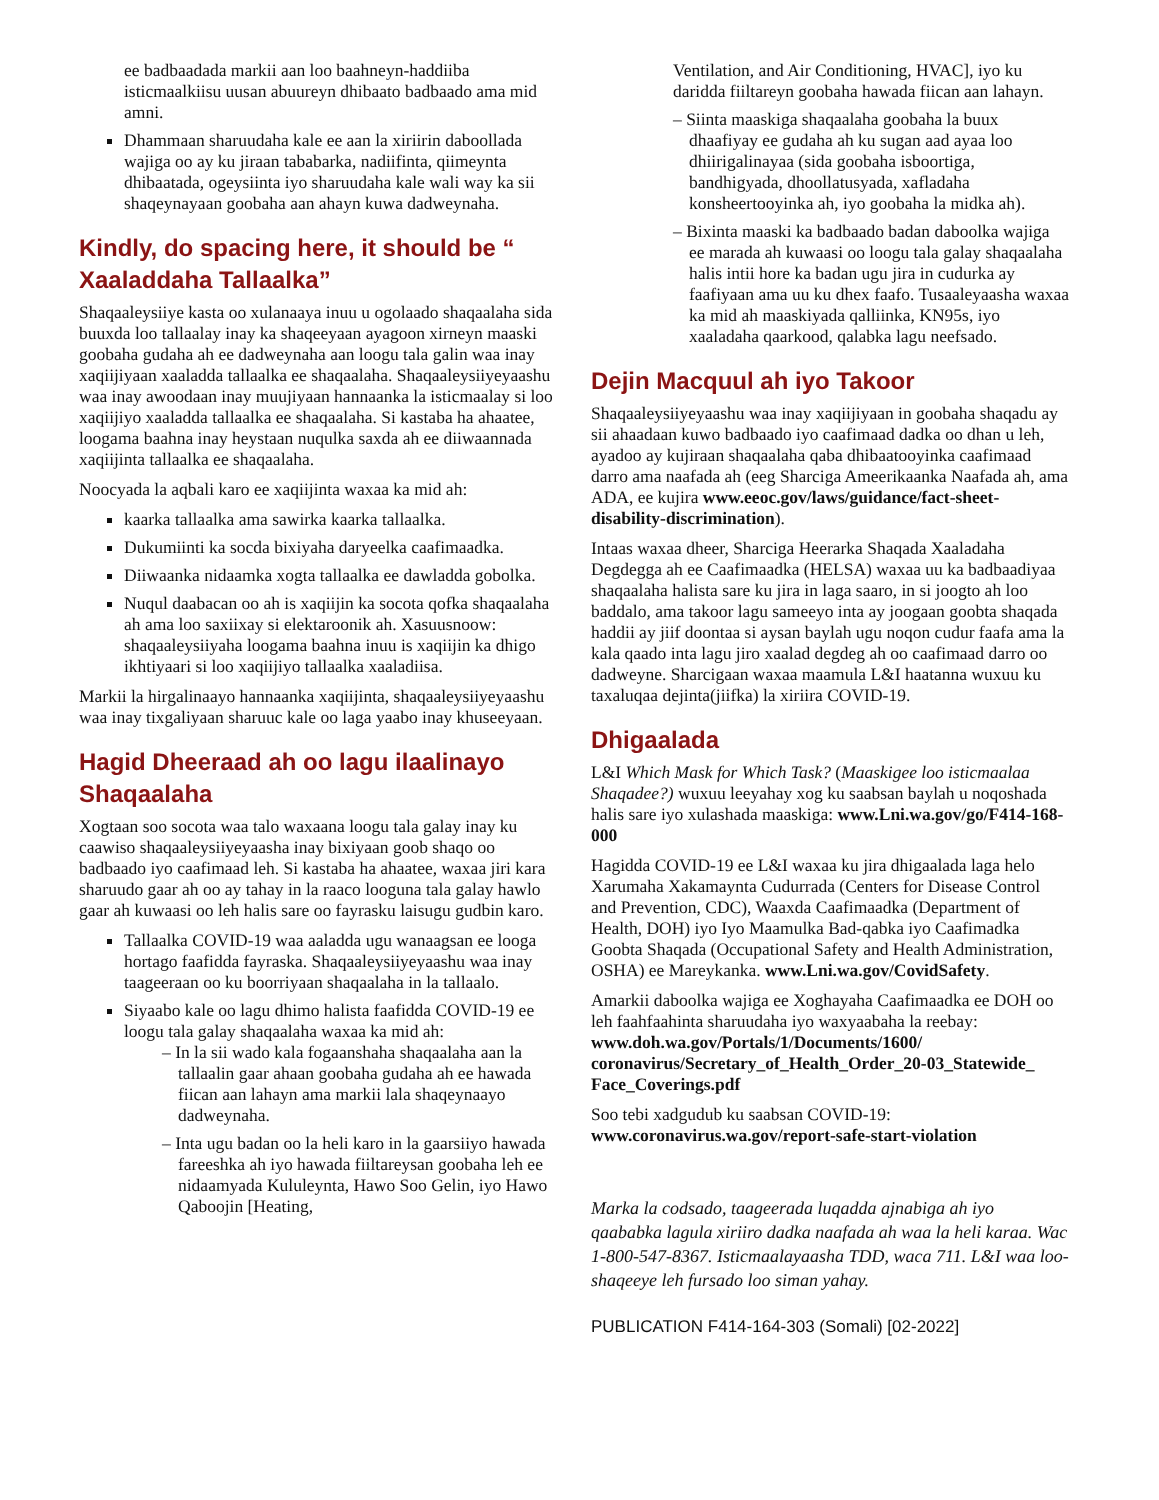ee badbaadada markii aan loo baahneyn-haddiiba isticmaalkiisu uusan abuureyn dhibaato badbaado ama mid amni.
Dhammaan sharuudaha kale ee aan la xiriirin daboollada wajiga oo ay ku jiraan tababarka, nadiifinta, qiimeynta dhibaatada, ogeysiinta iyo sharuudaha kale wali way ka sii shaqeynayaan goobaha aan ahayn kuwa dadweynaha.
Kindly, do spacing here, it should be “ Xaaladdaha Tallaalka”
Shaqaaleysiiye kasta oo xulanaaya inuu u ogolaado shaqaalaha sida buuxda loo tallaalay inay ka shaqeeyaan ayagoon xirneyn maaski goobaha gudaha ah ee dadweynaha aan loogu tala galin waa inay xaqiijiyaan xaaladda tallaalka ee shaqaalaha. Shaqaaleysiiyeyaashu waa inay awoodaan inay muujiyaan hannaanka la isticmaalay si loo xaqiijiyo xaaladda tallaalka ee shaqaalaha. Si kastaba ha ahaatee, loogama baahna inay heystaan nuqulka saxda ah ee diiwaannada xaqiijinta tallaalka ee shaqaalaha.
Noocyada la aqbali karo ee xaqiijinta waxaa ka mid ah:
kaarka tallaalka ama sawirka kaarka tallaalka.
Dukumiinti ka socda bixiyaha daryeelka caafimaadka.
Diiwaanka nidaamka xogta tallaalka ee dawladda gobolka.
Nuqul daabacan oo ah is xaqiijin ka socota qofka shaqaalaha ah ama loo saxiixay si elektaroonik ah. Xasuusnoow: shaqaaleysiiyaha loogama baahna inuu is xaqiijin ka dhigo ikhtiyaari si loo xaqiijiyo tallaalka xaaladiisa.
Markii la hirgalinaayo hannaanka xaqiijinta, shaqaaleysiiyeyaashu waa inay tixgaliyaan sharuuc kale oo laga yaabo inay khuseeyaan.
Hagid Dheeraad ah oo lagu ilaalinayo Shaqaalaha
Xogtaan soo socota waa talo waxaana loogu tala galay inay ku caawiso shaqaaleysiiyeyaasha inay bixiyaan goob shaqo oo badbaado iyo caafimaad leh. Si kastaba ha ahaatee, waxaa jiri kara sharuudo gaar ah oo ay tahay in la raaco looguna tala galay hawlo gaar ah kuwaasi oo leh halis sare oo fayrasku laisugu gudbin karo.
Tallaalka COVID-19 waa aaladda ugu wanaagsan ee looga hortago faafidda fayraska. Shaqaaleysiiyeyaashu waa inay taageeraan oo ku boorriyaan shaqaalaha in la tallaalo.
Siyaabo kale oo lagu dhimo halista faafidda COVID-19 ee loogu tala galay shaqaalaha waxaa ka mid ah:
– In la sii wado kala fogaanshaha shaqaalaha aan la tallaalin gaar ahaan goobaha gudaha ah ee hawada fiican aan lahayn ama markii lala shaqeynaayo dadweynaha.
– Inta ugu badan oo la heli karo in la gaarsiiyo hawada fareeshka ah iyo hawada fiiltareysan goobaha leh ee nidaamyada Kululeynta, Hawo Soo Gelin, iyo Hawo Qaboojin [Heating,
Ventilation, and Air Conditioning, HVAC], iyo ku daridda fiiltareyn goobaha hawada fiican aan lahayn.
– Siinta maaskiga shaqaalaha goobaha la buux dhaafiyay ee gudaha ah ku sugan aad ayaa loo dhiirigalinayaa (sida goobaha isboortiga, bandhigyada, dhoollatusyada, xafladaha konsheertooyinka ah, iyo goobaha la midka ah).
– Bixinta maaski ka badbaado badan daboolka wajiga ee marada ah kuwaasi oo loogu tala galay shaqaalaha halis intii hore ka badan ugu jira in cudurka ay faafiyaan ama uu ku dhex faafo. Tusaaleyaasha waxaa ka mid ah maaskiyada qalliinka, KN95s, iyo xaaladaha qaarkood, qalabka lagu neefsado.
Dejin Macquul ah iyo Takoor
Shaqaaleysiiyeyaashu waa inay xaqiijiyaan in goobaha shaqadu ay sii ahaadaan kuwo badbaado iyo caafimaad dadka oo dhan u leh, ayadoo ay kujiraan shaqaalaha qaba dhibaatooyinka caafimaad darro ama naafada ah (eeg Sharciga Ameerikaanka Naafada ah, ama ADA, ee kujira www.eeoc.gov/laws/guidance/fact-sheet-disability-discrimination).
Intaas waxaa dheer, Sharciga Heerarka Shaqada Xaaladaha Degdegga ah ee Caafimaadka (HELSA) waxaa uu ka badbaadiyaa shaqaalaha halista sare ku jira in laga saaro, in si joogto ah loo baddalo, ama takoor lagu sameeyo inta ay joogaan goobta shaqada haddii ay jiif doontaa si aysan baylah ugu noqon cudur faafa ama la kala qaado inta lagu jiro xaalad degdeg ah oo caafimaad darro oo dadweyne. Sharcigaan waxaa maamula L&I haatanna wuxuu ku taxaluqaa dejinta(jiifka) la xiriira COVID-19.
Dhigaalada
L&I Which Mask for Which Task? (Maaskigee loo isticmaalaa Shaqadee?) wuxuu leeyahay xog ku saabsan baylah u noqoshada halis sare iyo xulashada maaskiga: www.Lni.wa.gov/go/F414-168-000
Hagidda COVID-19 ee L&I waxaa ku jira dhigaalada laga helo Xarumaha Xakamaynta Cudurrada (Centers for Disease Control and Prevention, CDC), Waaxda Caafimaadka (Department of Health, DOH) iyo Iyo Maamulka Bad-qabka iyo Caafimadka Goobta Shaqada (Occupational Safety and Health Administration, OSHA) ee Mareykanka. www.Lni.wa.gov/CovidSafety.
Amarkii daboolka wajiga ee Xoghayaha Caafimaadka ee DOH oo leh faahfaahinta sharuudaha iyo waxyaabaha la reebay: www.doh.wa.gov/Portals/1/Documents/1600/ coronavirus/Secretary_of_Health_Order_20-03_Statewide_ Face_Coverings.pdf
Soo tebi xadgudub ku saabsan COVID-19: www.coronavirus.wa.gov/report-safe-start-violation
Marka la codsado, taageerada luqadda ajnabiga ah iyo qaababka lagula xiriiro dadka naafada ah waa la heli karaa. Wac 1-800-547-8367. Isticmaalayaasha TDD, waca 711. L&I waa loo-shaqeeye leh fursado loo siman yahay.
PUBLICATION F414-164-303 (Somali) [02-2022]